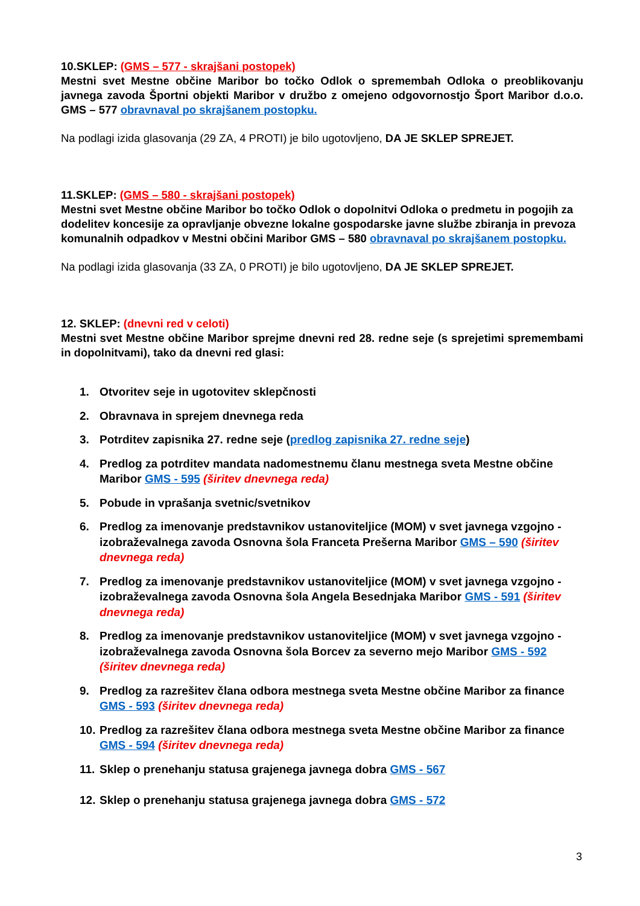10.SKLEP: (GMS – 577 - skrajšani postopek)
Mestni svet Mestne občine Maribor bo točko Odlok o spremembah Odloka o preoblikovanju javnega zavoda Športni objekti Maribor v družbo z omejeno odgovornostjo Šport Maribor d.o.o. GMS – 577 obravnaval po skrajšanem postopku.
Na podlagi izida glasovanja (29 ZA, 4 PROTI) je bilo ugotovljeno, DA JE SKLEP SPREJET.
11.SKLEP: (GMS – 580 - skrajšani postopek)
Mestni svet Mestne občine Maribor bo točko Odlok o dopolnitvi Odloka o predmetu in pogojih za dodelitev koncesije za opravljanje obvezne lokalne gospodarske javne službe zbiranja in prevoza komunalnih odpadkov v Mestni občini Maribor GMS – 580 obravnaval po skrajšanem postopku.
Na podlagi izida glasovanja (33 ZA, 0 PROTI) je bilo ugotovljeno, DA JE SKLEP SPREJET.
12. SKLEP: (dnevni red v celoti)
Mestni svet Mestne občine Maribor sprejme dnevni red 28. redne seje (s sprejetimi spremembami in dopolnitvami), tako da dnevni red glasi:
1. Otvoritev seje in ugotovitev sklepčnosti
2. Obravnava in sprejem dnevnega reda
3. Potrditev zapisnika 27. redne seje (predlog zapisnika 27. redne seje)
4. Predlog za potrditev mandata nadomestnemu članu mestnega sveta Mestne občine Maribor GMS - 595 (širitev dnevnega reda)
5. Pobude in vprašanja svetnic/svetnikov
6. Predlog za imenovanje predstavnikov ustanoviteljice (MOM) v svet javnega vzgojno - izobraževalnega zavoda Osnovna šola Franceta Prešerna Maribor GMS – 590 (širitev dnevnega reda)
7. Predlog za imenovanje predstavnikov ustanoviteljice (MOM) v svet javnega vzgojno - izobraževalnega zavoda Osnovna šola Angela Besednjaka Maribor GMS - 591 (širitev dnevnega reda)
8. Predlog za imenovanje predstavnikov ustanoviteljice (MOM) v svet javnega vzgojno - izobraževalnega zavoda Osnovna šola Borcev za severno mejo Maribor GMS - 592 (širitev dnevnega reda)
9. Predlog za razrešitev člana odbora mestnega sveta Mestne občine Maribor za finance GMS - 593 (širitev dnevnega reda)
10. Predlog za razrešitev člana odbora mestnega sveta Mestne občine Maribor za finance GMS - 594 (širitev dnevnega reda)
11. Sklep o prenehanju statusa grajenega javnega dobra GMS - 567
12. Sklep o prenehanju statusa grajenega javnega dobra GMS - 572
3